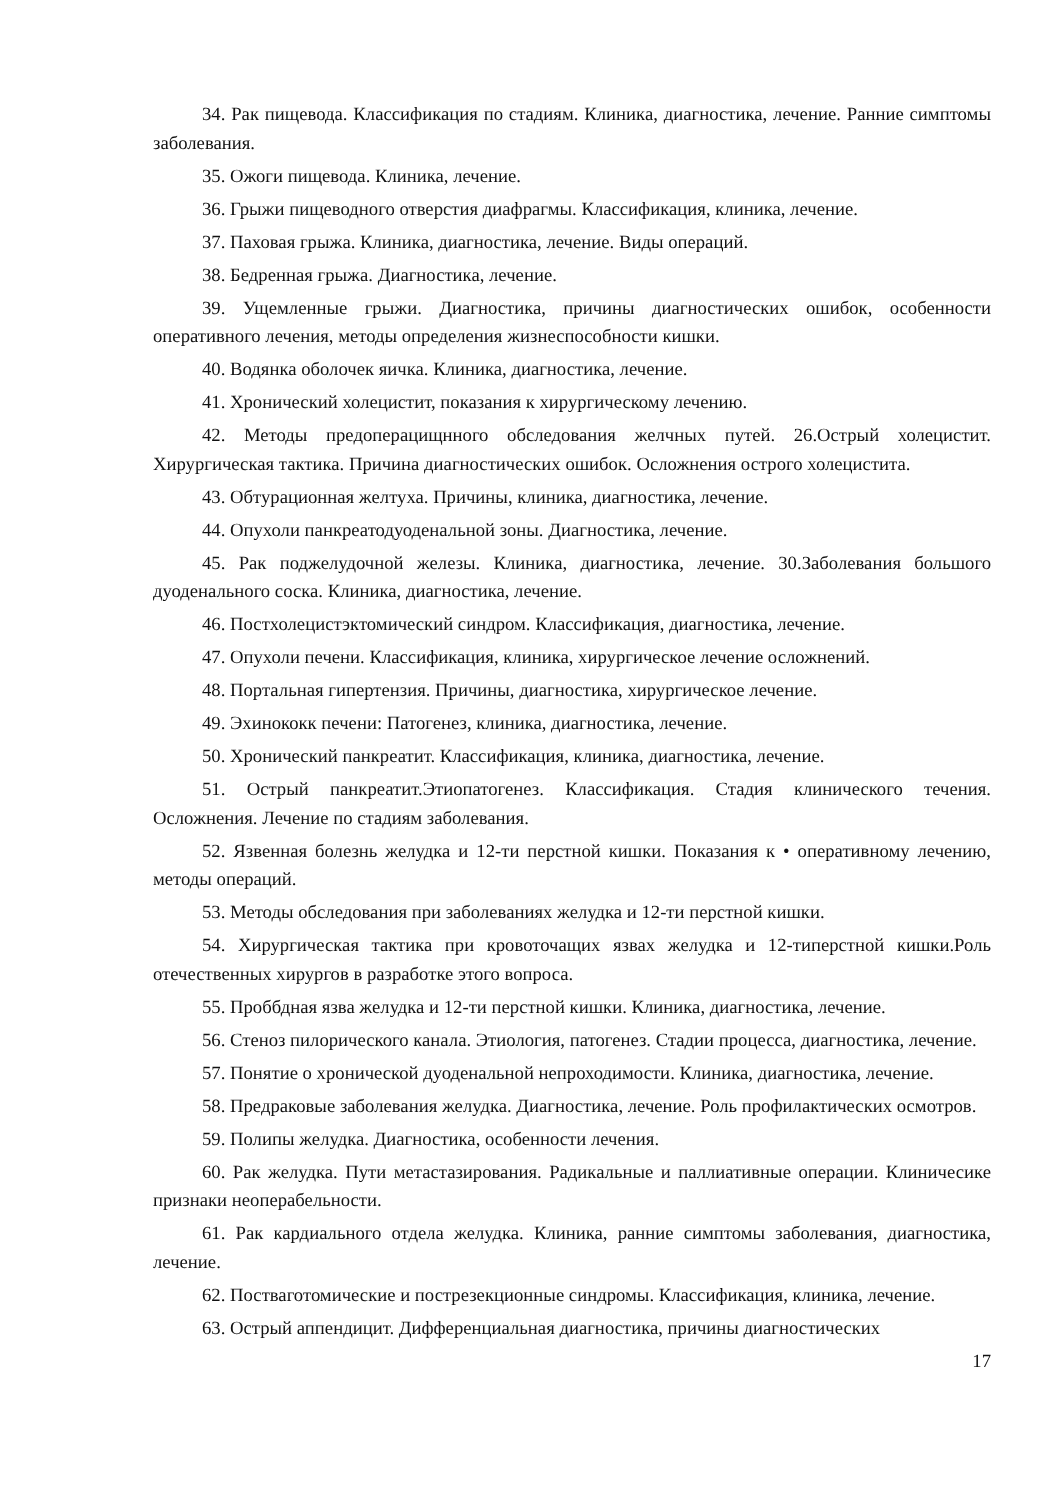34. Рак пищевода. Классификация по стадиям. Клиника, диагностика, лечение. Ранние симптомы заболевания.
35. Ожоги пищевода. Клиника, лечение.
36. Грыжи пищеводного отверстия диафрагмы. Классификация, клиника, лечение.
37. Паховая грыжа. Клиника, диагностика, лечение. Виды операций.
38. Бедренная грыжа. Диагностика, лечение.
39. Ущемленные грыжи. Диагностика, причины диагностических ошибок, особенности оперативного лечения, методы определения жизнеспособности кишки.
40. Водянка оболочек яичка. Клиника, диагностика, лечение.
41. Хронический холецистит, показания к хирургическому лечению.
42. Методы предоперацищнного обследования желчных путей. 26.Острый холецистит. Хирургическая тактика. Причина диагностических ошибок. Осложнения острого холецистита.
43. Обтурационная желтуха. Причины, клиника, диагностика, лечение.
44. Опухоли панкреатодуоденальной зоны. Диагностика, лечение.
45. Рак поджелудочной железы. Клиника, диагностика, лечение. 30.Заболевания большого дуоденального соска. Клиника, диагностика, лечение.
46. Постхолецистэктомический синдром. Классификация, диагностика, лечение.
47. Опухоли печени. Классификация, клиника, хирургическое лечение осложнений.
48. Портальная гипертензия. Причины, диагностика, хирургическое лечение.
49. Эхинококк печени: Патогенез, клиника, диагностика, лечение.
50. Хронический панкреатит. Классификация, клиника, диагностика, лечение.
51. Острый панкреатит.Этиопатогенез. Классификация. Стадия клинического течения. Осложнения. Лечение по стадиям заболевания.
52. Язвенная болезнь желудка и 12-ти перстной кишки. Показания к • оперативному лечению, методы операций.
53. Методы обследования при заболеваниях желудка и 12-ти перстной кишки.
54. Хирургическая тактика при кровоточащих язвах желудка и 12-типерстной кишки.Роль отечественных хирургов в разработке этого вопроса.
55. Проббдная язва желудка и 12-ти перстной кишки. Клиника, диагностика, лечение.
56. Стеноз пилорического канала. Этиология, патогенез. Стадии процесса, диагностика, лечение.
57. Понятие о хронической дуоденальной непроходимости. Клиника, диагностика, лечение.
58. Предраковые заболевания желудка. Диагностика, лечение. Роль профилактических осмотров.
59. Полипы желудка. Диагностика, особенности лечения.
60. Рак желудка. Пути метастазирования. Радикальные и паллиативные операции. Клиничесике признаки неоперабельности.
61. Рак кардиального отдела желудка. Клиника, ранние симптомы заболевания, диагностика, лечение.
62. Постваготомические и пострезекционные синдромы. Классификация, клиника, лечение.
63. Острый аппендицит. Дифференциальная диагностика, причины диагностических
17